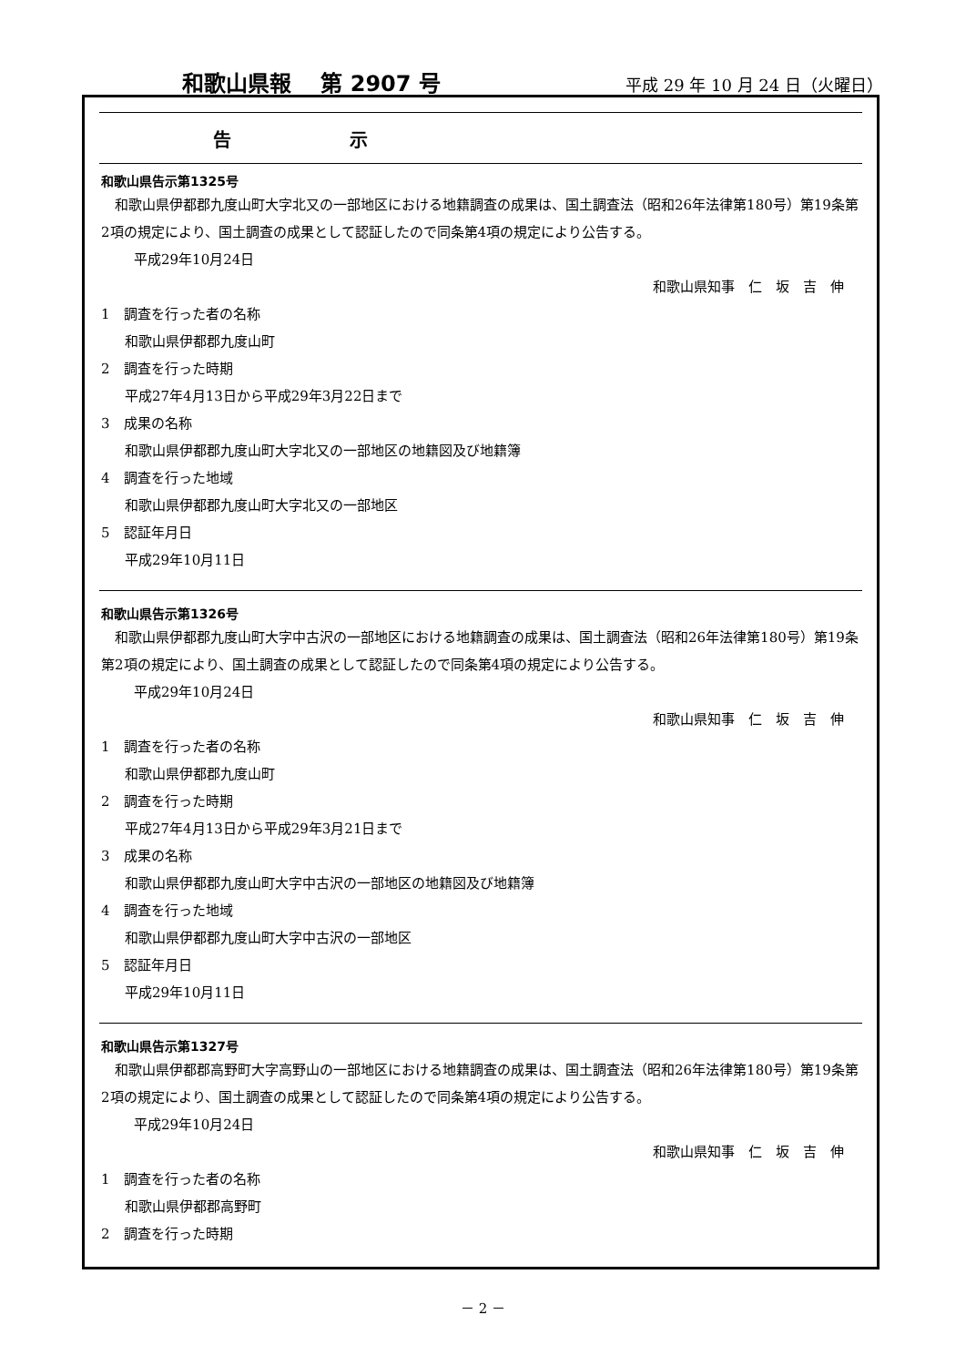和歌山県報　 第 2907 号
平成 29 年 10 月 24 日（火曜日）
告 示
和歌山県告示第1325号
和歌山県伊都郡九度山町大字北又の一部地区における地籍調査の成果は、国土調査法（昭和26年法律第180号）第19条第2項の規定により、国土調査の成果として認証したので同条第4項の規定により公告する。
平成29年10月24日
和歌山県知事　仁　坂　吉　伸
1　調査を行った者の名称
和歌山県伊都郡九度山町
2　調査を行った時期
平成27年4月13日から平成29年3月22日まで
3　成果の名称
和歌山県伊都郡九度山町大字北又の一部地区の地籍図及び地籍簿
4　調査を行った地域
和歌山県伊都郡九度山町大字北又の一部地区
5　認証年月日
平成29年10月11日
和歌山県告示第1326号
和歌山県伊都郡九度山町大字中古沢の一部地区における地籍調査の成果は、国土調査法（昭和26年法律第180号）第19条第2項の規定により、国土調査の成果として認証したので同条第4項の規定により公告する。
平成29年10月24日
和歌山県知事　仁　坂　吉　伸
1　調査を行った者の名称
和歌山県伊都郡九度山町
2　調査を行った時期
平成27年4月13日から平成29年3月21日まで
3　成果の名称
和歌山県伊都郡九度山町大字中古沢の一部地区の地籍図及び地籍簿
4　調査を行った地域
和歌山県伊都郡九度山町大字中古沢の一部地区
5　認証年月日
平成29年10月11日
和歌山県告示第1327号
和歌山県伊都郡高野町大字高野山の一部地区における地籍調査の成果は、国土調査法（昭和26年法律第180号）第19条第2項の規定により、国土調査の成果として認証したので同条第4項の規定により公告する。
平成29年10月24日
和歌山県知事　仁　坂　吉　伸
1　調査を行った者の名称
和歌山県伊都郡高野町
2　調査を行った時期
－ 2 －